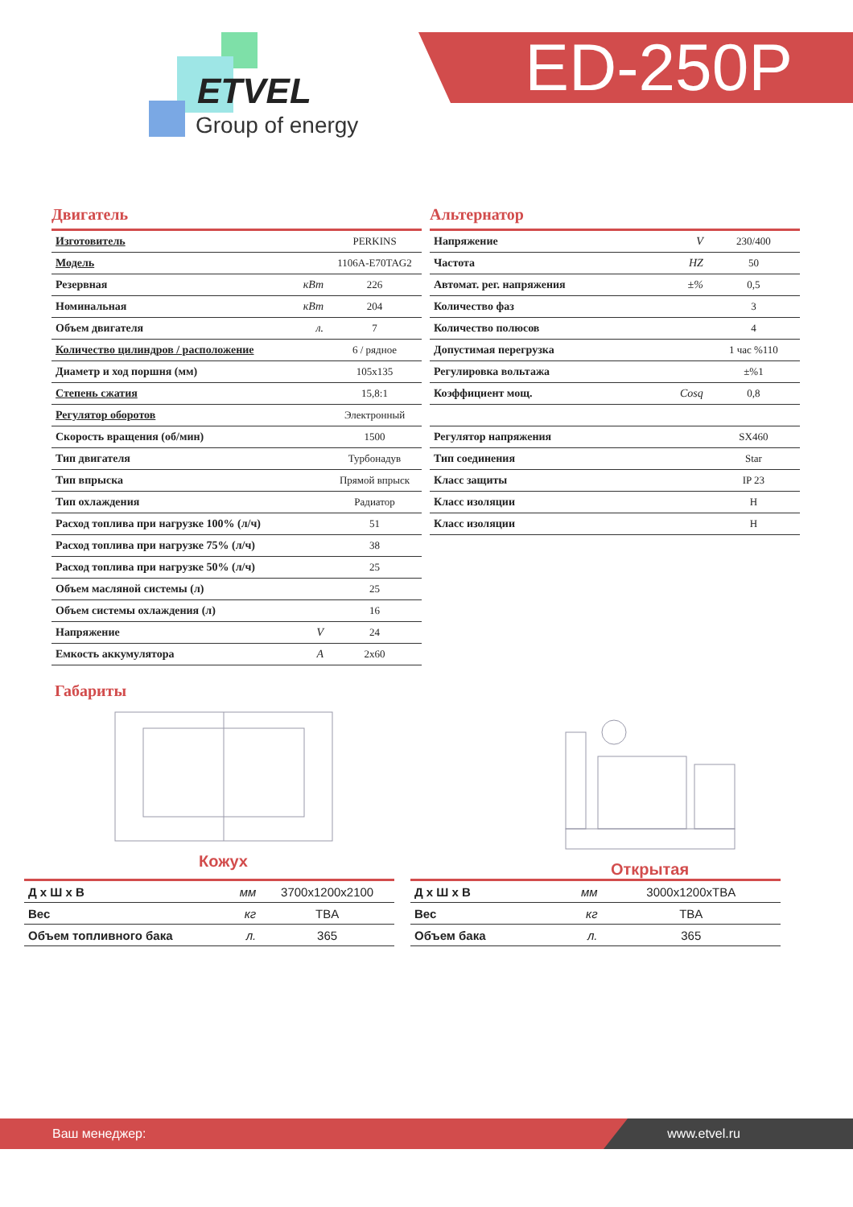ETVEL
Group of energy
ED-250P
Двигатель
| Изготовитель | | PERKINS |
| Модель | | 1106A-E70TAG2 |
| Резервная | кВт | 226 |
| Номинальная | кВт | 204 |
| Объем двигателя | л. | 7 |
| Количество цилиндров / расположение | | 6 / рядное |
| Диаметр и ход поршня (мм) | | 105x135 |
| Степень сжатия | | 15,8:1 |
| Регулятор оборотов | | Электронный |
| Скорость вращения (об/мин) | | 1500 |
| Тип двигателя | | Турбонадув |
| Тип впрыска | | Прямой впрыск |
| Тип охлаждения | | Радиатор |
| Расход топлива при нагрузке 100% (л/ч) | | 51 |
| Расход топлива при нагрузке 75% (л/ч) | | 38 |
| Расход топлива при нагрузке 50% (л/ч) | | 25 |
| Объем масляной системы (л) | | 25 |
| Объем системы охлаждения (л) | | 16 |
| Напряжение | V | 24 |
| Емкость аккумулятора | A | 2x60 |
Альтернатор
| Напряжение | V | 230/400 |
| Частота | HZ | 50 |
| Автомат. рег. напряжения | ±% | 0,5 |
| Количество фаз | | 3 |
| Количество полюсов | | 4 |
| Допустимая перегрузка | | 1 час %110 |
| Регулировка вольтажа | | ±%1 |
| Коэффициент мощ. | Cosq | 0,8 |
| Регулятор напряжения | | SX460 |
| Тип соединения | | Star |
| Класс защиты | | IP 23 |
| Класс изоляции | | H |
| Класс изоляции | | H |
Габариты
Кожух Открытая
| Д х Ш х В | мм | 3700x1200x2100 |
| Вес | кг | TBA |
| Объем топливного бака | л. | 365 |
| Д х Ш х В | мм | 3000x1200xTBA |
| Вес | кг | TBA |
| Объем бака | л. | 365 |
Ваш менеджер: www.etvel.ru